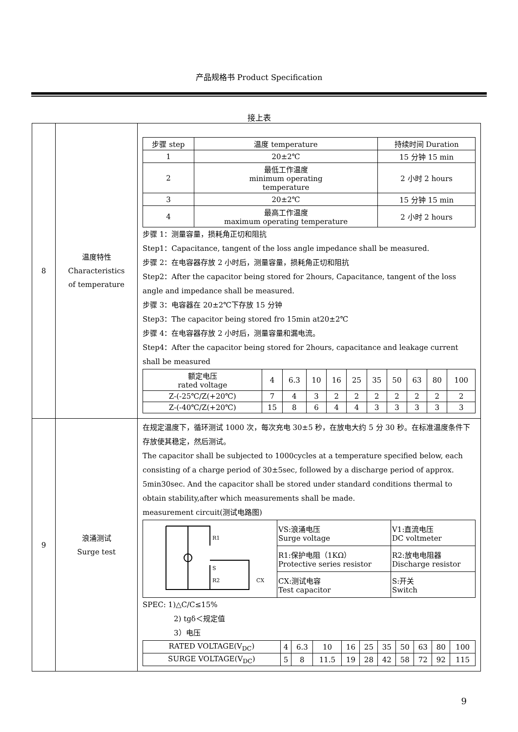产品规格书 Product Specification
接上表
| 8 | 温度特性 Characteristics of temperature | / 步骤 step / 温度 temperature / 持续时间 Duration / / --- / --- / --- / / 1 / 20±2℃ / 15 分钟 15 min / / 2 / 最低工作温度 minimum operating temperature / 2 小时 2 hours / / 3 / 20±2℃ / 15 分钟 15 min / / 4 / 最高工作温度 maximum operating temperature / 2 小时 2 hours / 步骤 1：测量容量，损耗角正切和阻抗 Step1：Capacitance, tangent of the loss angle impedance shall be measured. 步骤 2：在电容器存放 2 小时后，测量容量，损耗角正切和阻抗 Step2：After the capacitor being stored for 2hours, Capacitance, tangent of the loss angle and impedance shall be measured. 步骤 3：电容器在 20±2℃下存放 15 分钟 Step3：The capacitor being stored fro 15min at20±2℃ 步骤 4：在电容器存放 2 小时后，测量容量和漏电流。 Step4：After the capacitor being stored for 2hours, capacitance and leakage current shall be measured / 额定电压 rated voltage / 4 / 6.3 / 10 / 16 / 25 / 35 / 50 / 63 / 80 / 100 / / Z-(-25℃/Z(+20℃) / 7 / 4 / 3 / 2 / 2 / 2 / 2 / 2 / 2 / 2 / / Z-(-40℃/Z(+20℃) / 15 / 8 / 6 / 4 / 4 / 3 / 3 / 3 / 3 / 3 / |
| 9 | 浪涌测试 Surge test | 在规定温度下，循环测试 1000 次，每次充电 30±5 秒，在放电大约 5 分 30 秒。在标准温度条件下存放使其稳定，然后测试。 The capacitor shall be subjected to 1000cycles at a temperature specified below, each consisting of a charge period of 30±5sec, followed by a discharge period of approx. 5min30sec. And the capacitor shall be stored under standard conditions thermal to obtain stability,after which measurements shall be made. measurement circuit(测试电路图) / R1 S R2 CX / VS:浪涌电压 Surge voltage / V1:直流电压 DC voltmeter / / / R1:保护电阻（1KΩ） Protective series resistor / R2:放电电阻器 Discharge resistor / / / CX:测试电容 Test capacitor / S:开关 Switch / SPEC: 1)△C/C≤15% 2) tgδ＜规定值 3）电压 / RATED VOLTAGE(V<sub>DC</sub>) / 4 / 6.3 / 10 / 16 / 25 / 35 / 50 / 63 / 80 / 100 / / SURGE VOLTAGE(V<sub>DC</sub>) / 5 / 8 / 11.5 / 19 / 28 / 42 / 58 / 72 / 92 / 115 / |
9